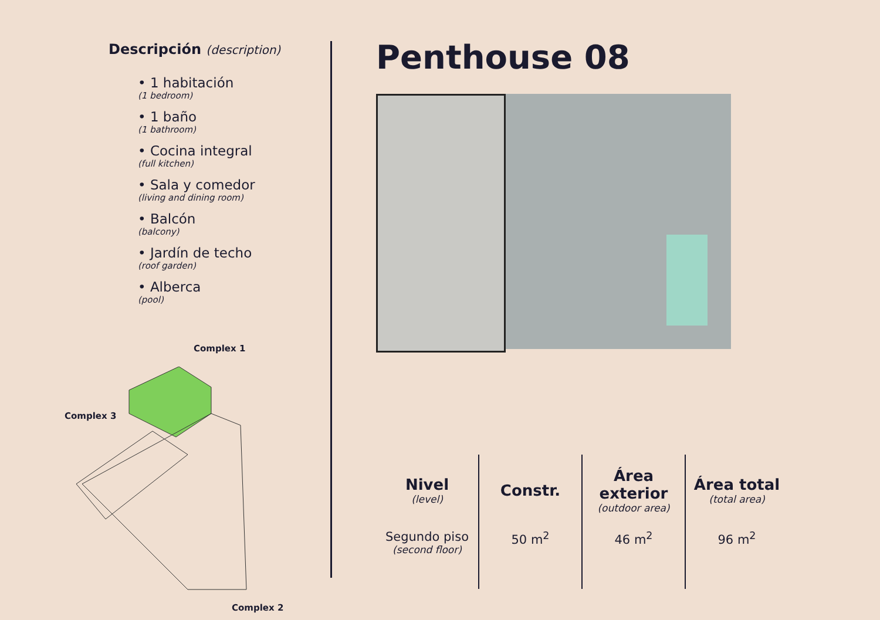Descripción (description)
• 1 habitación
(1 bedroom)
• 1 baño
(1 bathroom)
• Cocina integral
(full kitchen)
• Sala y comedor
(living and dining room)
• Balcón
(balcony)
• Jardín de techo
(roof garden)
• Alberca
(pool)
Complex 1
Complex 3
Complex 2
Penthouse 08
| Nivel (level) | Constr. | Área exterior (outdoor area) | Área total (total area) |
| --- | --- | --- | --- |
| Segundo piso (second floor) | 50 m<sup>2</sup> | 46 m<sup>2</sup> | 96 m<sup>2</sup> |